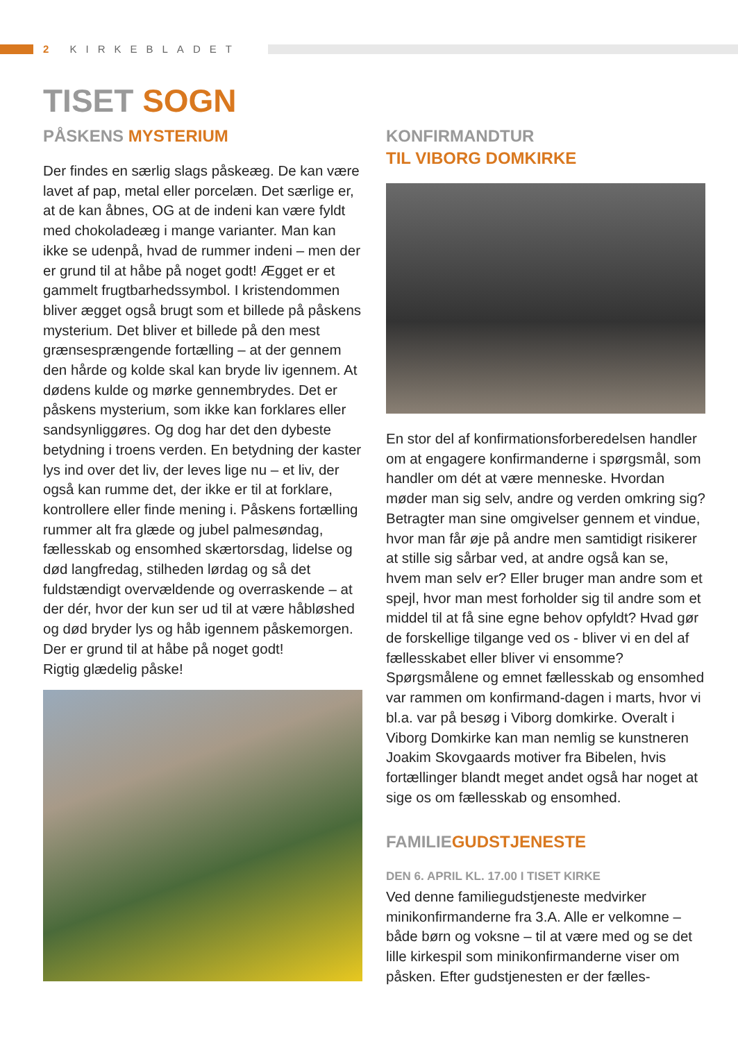2 KIRKEBLADET
TISET SOGN
PÅSKENS MYSTERIUM
Der findes en særlig slags påskeæg. De kan være lavet af pap, metal eller porcelæn. Det særlige er, at de kan åbnes, OG at de indeni kan være fyldt med chokoladeæg i mange varianter. Man kan ikke se udenpå, hvad de rummer indeni – men der er grund til at håbe på noget godt! Ægget er et gammelt frugtbarhedssymbol. I kristendommen bliver ægget også brugt som et billede på påskens mysterium. Det bliver et billede på den mest grænsesprængende fortælling – at der gennem den hårde og kolde skal kan bryde liv igennem. At dødens kulde og mørke gennembrydes. Det er påskens mysterium, som ikke kan forklares eller sandsynliggøres. Og dog har det den dybeste betydning i troens verden. En betydning der kaster lys ind over det liv, der leves lige nu – et liv, der også kan rumme det, der ikke er til at forklare, kontrollere eller finde mening i. Påskens fortælling rummer alt fra glæde og jubel palmesøndag, fællesskab og ensomhed skærtorsdag, lidelse og død langfredag, stilheden lørdag og så det fuldstændigt overvældende og overraskende – at der dér, hvor der kun ser ud til at være håbløshed og død bryder lys og håb igennem påskemorgen.
Der er grund til at håbe på noget godt!
Rigtig glædelig påske!
KONFIRMANDTUR
TIL VIBORG DOMKIRKE
En stor del af konfirmationsforberedelsen handler om at engagere konfirmanderne i spørgsmål, som handler om dét at være menneske. Hvordan møder man sig selv, andre og verden omkring sig? Betragter man sine omgivelser gennem et vindue, hvor man får øje på andre men samtidigt risikerer at stille sig sårbar ved, at andre også kan se, hvem man selv er? Eller bruger man andre som et spejl, hvor man mest forholder sig til andre som et middel til at få sine egne behov opfyldt? Hvad gør de forskellige tilgange ved os - bliver vi en del af fællesskabet eller bliver vi ensomme? Spørgsmålene og emnet fællesskab og ensomhed var rammen om konfirmand-dagen i marts, hvor vi bl.a. var på besøg i Viborg domkirke. Overalt i Viborg Domkirke kan man nemlig se kunstneren Joakim Skovgaards motiver fra Bibelen, hvis fortællinger blandt meget andet også har noget at sige os om fællesskab og ensomhed.
FAMILIE GUDSTJENESTE
DEN 6. APRIL KL. 17.00 I TISET KIRKE
Ved denne familiegudstjeneste medvirker minikonfirmanderne fra 3.A. Alle er velkomne – både børn og voksne – til at være med og se det lille kirkespil som minikonfirmanderne viser om påsken. Efter gudstjenesten er der fælles-